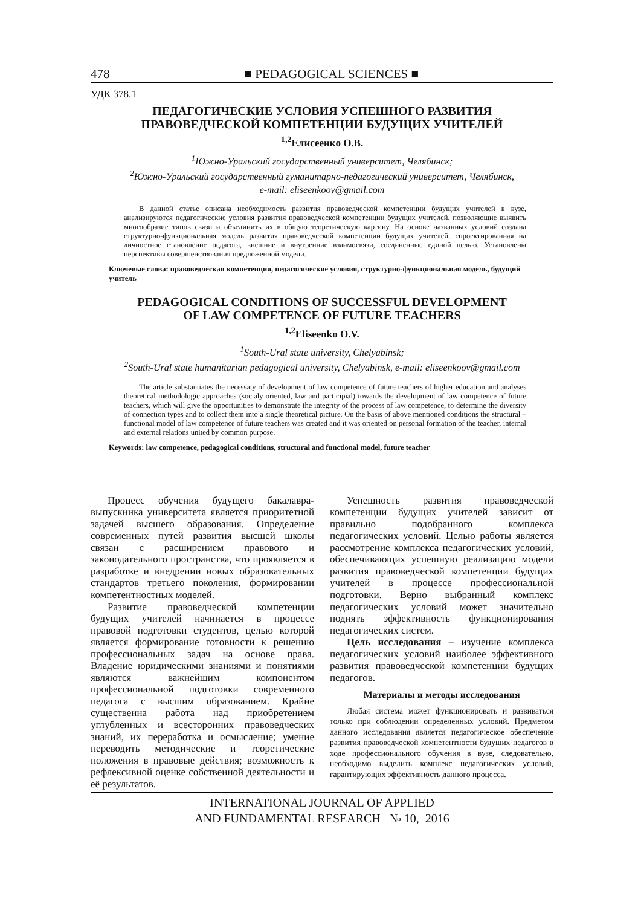478 ■ PEDAGOGICAL SCIENCES ■
УДК 378.1
ПЕДАГОГИЧЕСКИЕ УСЛОВИЯ УСПЕШНОГО РАЗВИТИЯ
ПРАВОВЕДЧЕСКОЙ КОМПЕТЕНЦИИ БУДУЩИХ УЧИТЕЛЕЙ
<sup>1,2</sup>Елисеенко О.В.
<sup>1</sup> Южно-Уральский государственный университет, Челябинск;
<sup>2</sup> Южно-Уральский государственный гуманитарно-педагогический университет, Челябинск,
e-mail: eliseenkoov@gmail.com
В данной статье описана необходимость развития правоведческой компетенции будущих учителей в вузе, анализируются педагогические условия развития правоведческой компетенции будущих учителей, позволяющие выявить многообразие типов связи и объединить их в общую теоретическую картину. На основе названных условий создана структурно-функциональная модель развития правоведческой компетенции будущих учителей, спроектированная на личностное становление педагога, внешние и внутренние взаимосвязи, соединенные единой целью. Установлены перспективы совершенствования предложенной модели.
Ключевые слова: правоведческая компетенция, педагогические условия, структурно-функциональная модель, будущий учитель
PEDAGOGICAL CONDITIONS OF SUCCESSFUL DEVELOPMENT
OF LAW COMPETENCE OF FUTURE TEACHERS
<sup>1,2</sup>Eliseenko O.V.
<sup>1</sup> South-Ural state university, Chelyabinsk;
<sup>2</sup> South-Ural state humanitarian pedagogical university, Chelyabinsk, e-mail: eliseenkoov@gmail.com
The article substantiates the necessaty of development of law competence of future teachers of higher education and analyses theoretical methodologic approaches (socialy oriented, law and participial) towards the development of law competence of future teachers, which will give the opportunities to demonstrate the integrity of the process of law competence, to determine the diversity of connection types and to collect them into a single theoretical picture. On the basis of above mentioned conditions the structural – functional model of law competence of future teachers was created and it was oriented on personal formation of the teacher, internal and external relations united by common purpose.
Keywords: law competence, pedagogical conditions, structural and functional model, future teacher
Процесс обучения будущего бакалавра-выпускника университета является приоритетной задачей высшего образования. Определение современных путей развития высшей школы связан с расширением правового и законодательного пространства, что проявляется в разработке и внедрении новых образовательных стандартов третьего поколения, формировании компетентностных моделей.
Развитие правоведческой компетенции будущих учителей начинается в процессе правовой подготовки студентов, целью которой является формирование готовности к решению профессиональных задач на основе права. Владение юридическими знаниями и понятиями являются важнейшим компонентом профессиональной подготовки современного педагога с высшим образованием. Крайне существенна работа над приобретением углубленных и всесторонних правоведческих знаний, их переработка и осмысление; умение переводить методические и теоретические положения в правовые действия; возможность к рефлексивной оценке собственной деятельности и её результатов.
Успешность развития правоведческой компетенции будущих учителей зависит от правильно подобранного комплекса педагогических условий. Целью работы является рассмотрение комплекса педагогических условий, обеспечивающих успешную реализацию модели развития правоведческой компетенции будущих учителей в процессе профессиональной подготовки. Верно выбранный комплекс педагогических условий может значительно поднять эффективность функционирования педагогических систем.
Цель исследования – изучение комплекса педагогических условий наиболее эффективного развития правоведческой компетенции будущих педагогов.
Материалы и методы исследования
Любая система может функционировать и развиваться только при соблюдении определенных условий. Предметом данного исследования является педагогическое обеспечение развития правоведческой компетентности будущих педагогов в ходе профессионального обучения в вузе, следовательно, необходимо выделить комплекс педагогических условий, гарантирующих эффективность данного процесса.
INTERNATIONAL JOURNAL OF APPLIED
AND FUNDAMENTAL RESEARCH № 10, 2016